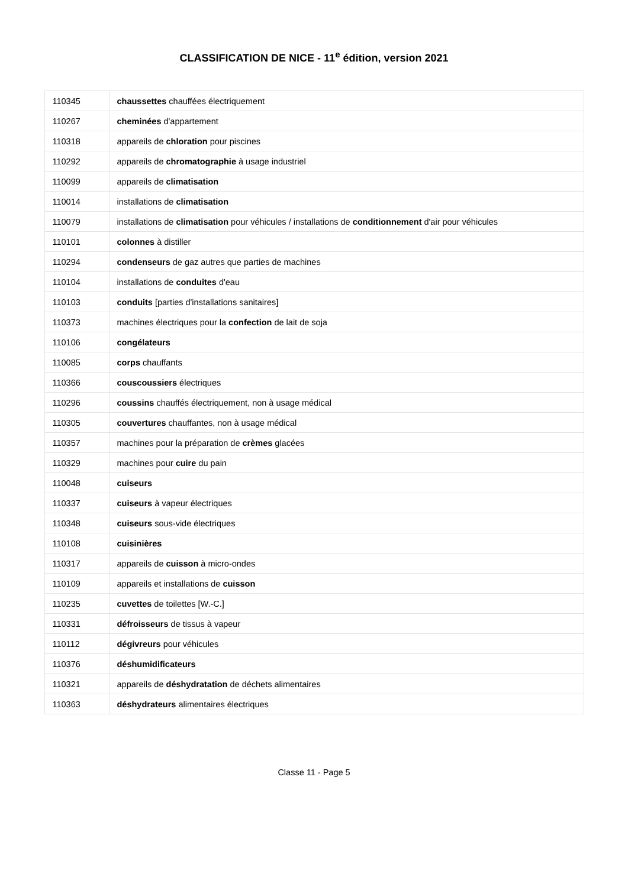CLASSIFICATION DE NICE - 11<sup>e</sup> édition, version 2021
| 110345 | chaussettes chauffées électriquement |
| 110267 | cheminées d'appartement |
| 110318 | appareils de chloration pour piscines |
| 110292 | appareils de chromatographie à usage industriel |
| 110099 | appareils de climatisation |
| 110014 | installations de climatisation |
| 110079 | installations de climatisation pour véhicules / installations de conditionnement d'air pour véhicules |
| 110101 | colonnes à distiller |
| 110294 | condenseurs de gaz autres que parties de machines |
| 110104 | installations de conduites d'eau |
| 110103 | conduits [parties d'installations sanitaires] |
| 110373 | machines électriques pour la confection de lait de soja |
| 110106 | congélateurs |
| 110085 | corps chauffants |
| 110366 | couscoussiers électriques |
| 110296 | coussins chauffés électriquement, non à usage médical |
| 110305 | couvertures chauffantes, non à usage médical |
| 110357 | machines pour la préparation de crèmes glacées |
| 110329 | machines pour cuire du pain |
| 110048 | cuiseurs |
| 110337 | cuiseurs à vapeur électriques |
| 110348 | cuiseurs sous-vide électriques |
| 110108 | cuisinières |
| 110317 | appareils de cuisson à micro-ondes |
| 110109 | appareils et installations de cuisson |
| 110235 | cuvettes de toilettes [W.-C.] |
| 110331 | défroisseurs de tissus à vapeur |
| 110112 | dégivreurs pour véhicules |
| 110376 | déshumidificateurs |
| 110321 | appareils de déshydratation de déchets alimentaires |
| 110363 | déshydrateurs alimentaires électriques |
Classe 11 - Page 5